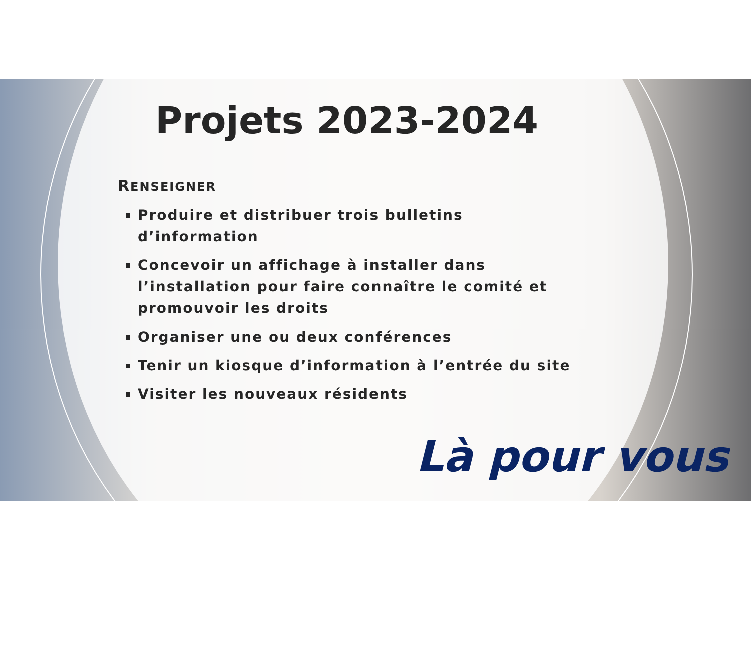Projets 2023-2024
RENSEIGNER
Produire et distribuer trois bulletins d’information
Concevoir un affichage à installer dans l’installation pour faire connaître le comité et promouvoir les droits
Organiser une ou deux conférences
Tenir un kiosque d’information à l’entrée du site
Visiter les nouveaux résidents
Là pour vous